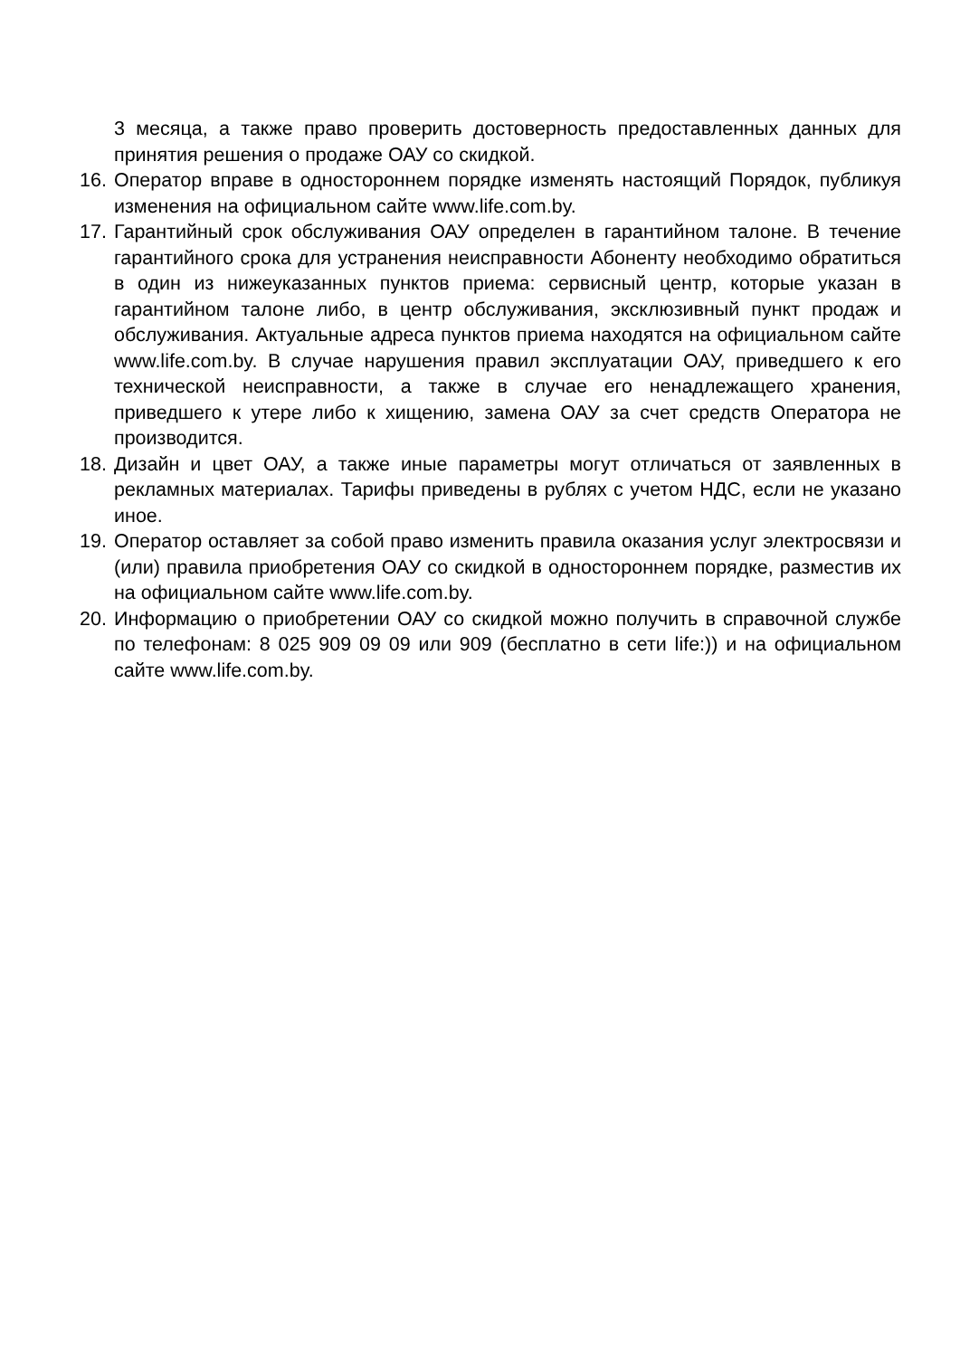3 месяца, а также право проверить достоверность предоставленных данных для принятия решения о продаже ОАУ со скидкой.
16.
Оператор вправе в одностороннем порядке изменять настоящий Порядок, публикуя изменения на официальном сайте www.life.com.by.
17.
Гарантийный срок обслуживания ОАУ определен в гарантийном талоне. В течение гарантийного срока для устранения неисправности Абоненту необходимо обратиться в один из нижеуказанных пунктов приема: сервисный центр, которые указан в гарантийном талоне либо, в центр обслуживания, эксклюзивный пункт продаж и обслуживания. Актуальные адреса пунктов приема находятся на официальном сайте www.life.com.by. В случае нарушения правил эксплуатации ОАУ, приведшего к его технической неисправности, а также в случае его ненадлежащего хранения, приведшего к утере либо к хищению, замена ОАУ за счет средств Оператора не производится.
18.
Дизайн и цвет ОАУ, а также иные параметры могут отличаться от заявленных в рекламных материалах. Тарифы приведены в рублях с учетом НДС, если не указано иное.
19.
Оператор оставляет за собой право изменить правила оказания услуг электросвязи и (или) правила приобретения ОАУ со скидкой в одностороннем порядке, разместив их на официальном сайте www.life.com.by.
20.
Информацию о приобретении ОАУ со скидкой можно получить в справочной службе по телефонам: 8 025 909 09 09 или 909 (бесплатно в сети life:)) и на официальном сайте www.life.com.by.